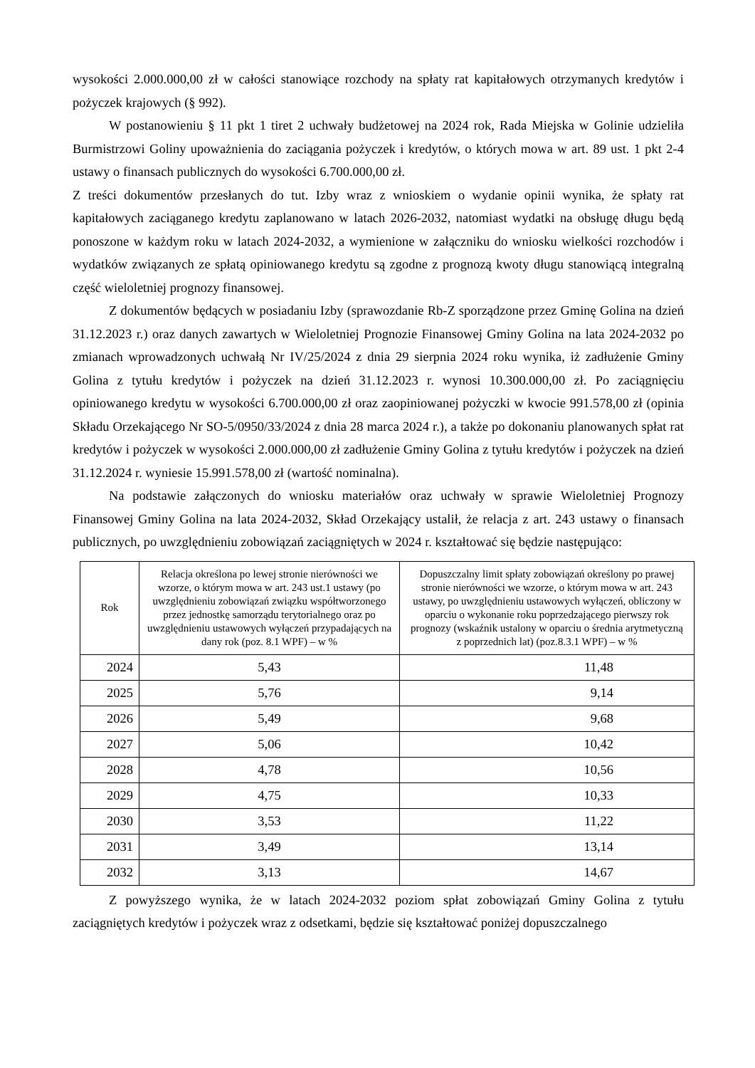wysokości 2.000.000,00 zł w całości stanowiące rozchody na spłaty rat kapitałowych otrzymanych kredytów i pożyczek krajowych (§ 992).
W postanowieniu § 11 pkt 1 tiret 2 uchwały budżetowej na 2024 rok, Rada Miejska w Golinie udzieliła Burmistrzowi Goliny upoważnienia do zaciągania pożyczek i kredytów, o których mowa w art. 89 ust. 1 pkt 2-4 ustawy o finansach publicznych do wysokości 6.700.000,00 zł.
Z treści dokumentów przesłanych do tut. Izby wraz z wnioskiem o wydanie opinii wynika, że spłaty rat kapitałowych zaciąganego kredytu zaplanowano w latach 2026-2032, natomiast wydatki na obsługę długu będą ponoszone w każdym roku w latach 2024-2032, a wymienione w załączniku do wniosku wielkości rozchodów i wydatków związanych ze spłatą opiniowanego kredytu są zgodne z prognozą kwoty długu stanowiącą integralną część wieloletniej prognozy finansowej.
Z dokumentów będących w posiadaniu Izby (sprawozdanie Rb-Z sporządzone przez Gminę Golina na dzień 31.12.2023 r.) oraz danych zawartych w Wieloletniej Prognozie Finansowej Gminy Golina na lata 2024-2032 po zmianach wprowadzonych uchwałą Nr IV/25/2024 z dnia 29 sierpnia 2024 roku wynika, iż zadłużenie Gminy Golina z tytułu kredytów i pożyczek na dzień 31.12.2023 r. wynosi 10.300.000,00 zł. Po zaciągnięciu opiniowanego kredytu w wysokości 6.700.000,00 zł oraz zaopiniowanej pożyczki w kwocie 991.578,00 zł (opinia Składu Orzekającego Nr SO-5/0950/33/2024 z dnia 28 marca 2024 r.), a także po dokonaniu planowanych spłat rat kredytów i pożyczek w wysokości 2.000.000,00 zł zadłużenie Gminy Golina z tytułu kredytów i pożyczek na dzień 31.12.2024 r. wyniesie 15.991.578,00 zł (wartość nominalna).
Na podstawie załączonych do wniosku materiałów oraz uchwały w sprawie Wieloletniej Prognozy Finansowej Gminy Golina na lata 2024-2032, Skład Orzekający ustalił, że relacja z art. 243 ustawy o finansach publicznych, po uwzględnieniu zobowiązań zaciągniętych w 2024 r. kształtować się będzie następująco:
| Rok | Relacja określona po lewej stronie nierówności we wzorze, o którym mowa w art. 243 ust.1 ustawy (po uwzględnieniu zobowiązań związku współtworzonego przez jednostkę samorządu terytorialnego oraz po uwzględnieniu ustawowych wyłączeń przypadających na dany rok (poz. 8.1 WPF) – w % | Dopuszczalny limit spłaty zobowiązań określony po prawej stronie nierówności we wzorze, o którym mowa w art. 243 ustawy, po uwzględnieniu ustawowych wyłączeń, obliczony w oparciu o wykonanie roku poprzedzającego pierwszy rok prognozy (wskaźnik ustalony w oparciu o średnia arytmetyczną z poprzednich lat) (poz.8.3.1 WPF) – w % |
| --- | --- | --- |
| 2024 | 5,43 | 11,48 |
| 2025 | 5,76 | 9,14 |
| 2026 | 5,49 | 9,68 |
| 2027 | 5,06 | 10,42 |
| 2028 | 4,78 | 10,56 |
| 2029 | 4,75 | 10,33 |
| 2030 | 3,53 | 11,22 |
| 2031 | 3,49 | 13,14 |
| 2032 | 3,13 | 14,67 |
Z powyższego wynika, że w latach 2024-2032 poziom spłat zobowiązań Gminy Golina z tytułu zaciągniętych kredytów i pożyczek wraz z odsetkami, będzie się kształtować poniżej dopuszczalnego